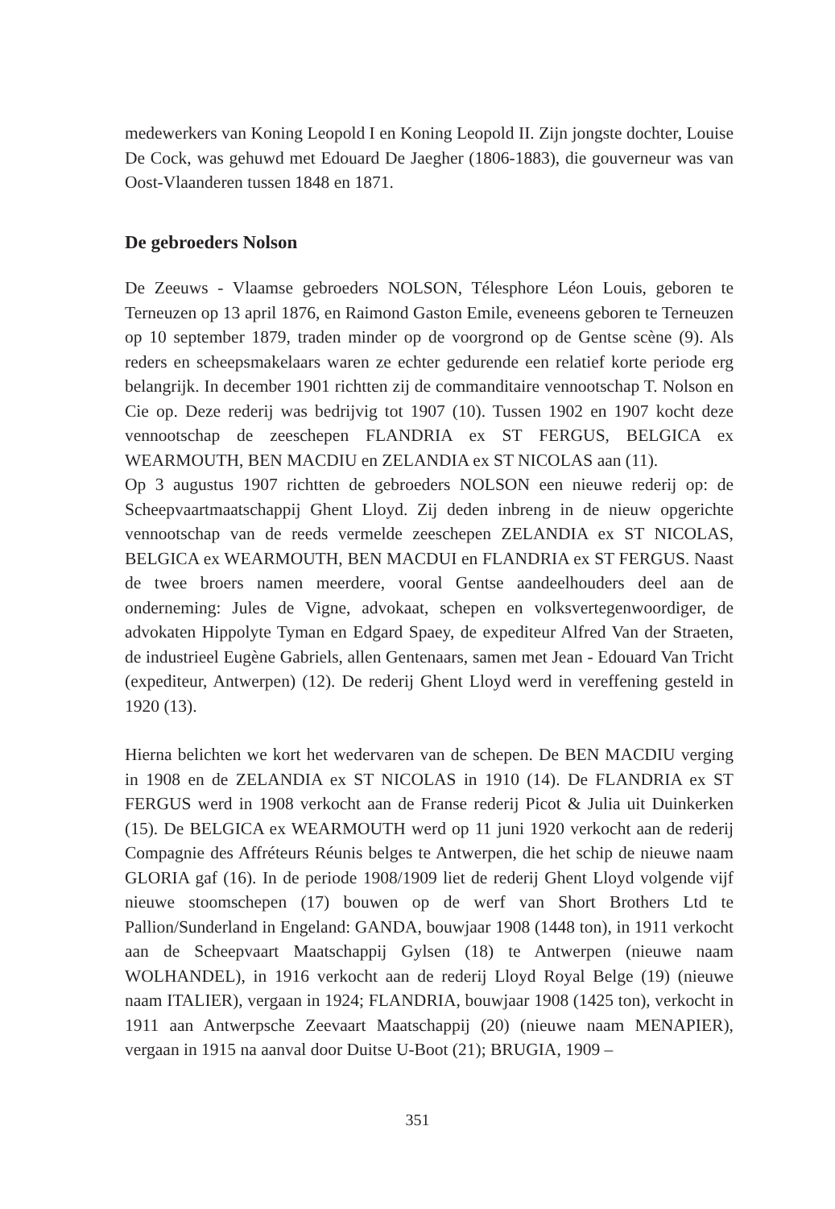medewerkers van Koning Leopold I en Koning Leopold II. Zijn jongste dochter, Louise De Cock, was gehuwd met Edouard De Jaegher (1806-1883), die gouverneur was van Oost-Vlaanderen tussen 1848 en 1871.
De gebroeders Nolson
De Zeeuws - Vlaamse gebroeders NOLSON, Télesphore Léon Louis, geboren te Terneuzen op 13 april 1876, en Raimond Gaston Emile, eveneens geboren te Terneuzen op 10 september 1879, traden minder op de voorgrond op de Gentse scène (9). Als reders en scheepsmakelaars waren ze echter gedurende een relatief korte periode erg belangrijk. In december 1901 richtten zij de commanditaire vennootschap T. Nolson en Cie op. Deze rederij was bedrijvig tot 1907 (10). Tussen 1902 en 1907 kocht deze vennootschap de zeeschepen FLANDRIA ex ST FERGUS, BELGICA ex WEARMOUTH, BEN MACDIU en ZELANDIA ex ST NICOLAS aan (11).
Op 3 augustus 1907 richtten de gebroeders NOLSON een nieuwe rederij op: de Scheepvaartmaatschappij Ghent Lloyd. Zij deden inbreng in de nieuw opgerichte vennootschap van de reeds vermelde zeeschepen ZELANDIA ex ST NICOLAS, BELGICA ex WEARMOUTH, BEN MACDUI en FLANDRIA ex ST FERGUS. Naast de twee broers namen meerdere, vooral Gentse aandeelhouders deel aan de onderneming: Jules de Vigne, advokaat, schepen en volksvertegenwoordiger, de advokaten Hippolyte Tyman en Edgard Spaey, de expediteur Alfred Van der Straeten, de industrieel Eugène Gabriels, allen Gentenaars, samen met Jean - Edouard Van Tricht (expediteur, Antwerpen) (12). De rederij Ghent Lloyd werd in vereffening gesteld in 1920 (13).
Hierna belichten we kort het wedervaren van de schepen. De BEN MACDIU verging in 1908 en de ZELANDIA ex ST NICOLAS in 1910 (14). De FLANDRIA ex ST FERGUS werd in 1908 verkocht aan de Franse rederij Picot & Julia uit Duinkerken (15). De BELGICA ex WEARMOUTH werd op 11 juni 1920 verkocht aan de rederij Compagnie des Affréteurs Réunis belges te Antwerpen, die het schip de nieuwe naam GLORIA gaf (16). In de periode 1908/1909 liet de rederij Ghent Lloyd volgende vijf nieuwe stoomschepen (17) bouwen op de werf van Short Brothers Ltd te Pallion/Sunderland in Engeland: GANDA, bouwjaar 1908 (1448 ton), in 1911 verkocht aan de Scheepvaart Maatschappij Gylsen (18) te Antwerpen (nieuwe naam WOLHANDEL), in 1916 verkocht aan de rederij Lloyd Royal Belge (19) (nieuwe naam ITALIER), vergaan in 1924; FLANDRIA, bouwjaar 1908 (1425 ton), verkocht in 1911 aan Antwerpsche Zeevaart Maatschappij (20) (nieuwe naam MENAPIER), vergaan in 1915 na aanval door Duitse U-Boot (21); BRUGIA, 1909 –
351